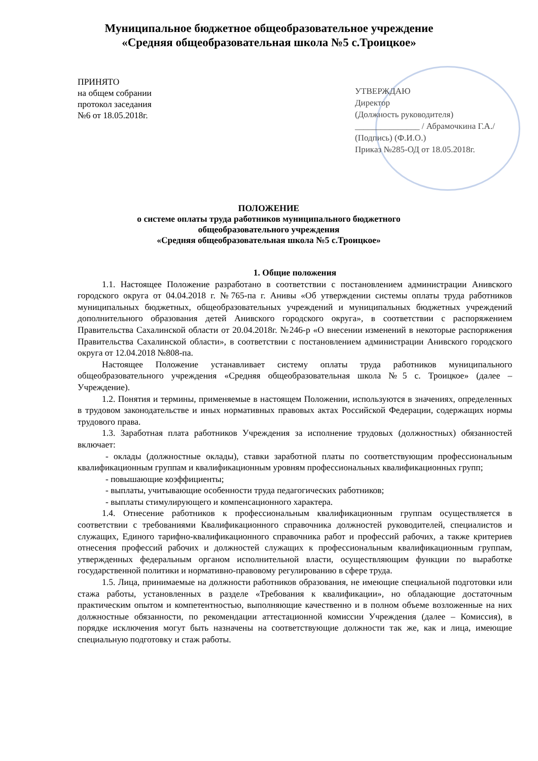Муниципальное бюджетное общеобразовательное учреждение
«Средняя общеобразовательная школа №5 с.Троицкое»
ПРИНЯТО
на общем собрании
протокол заседания
№6 от 18.05.2018г.
УТВЕРЖДАЮ
Директор
(Должность руководителя)
_______________ / Абрамочкина Г.А./
(Подпись) (Ф.И.О.)
Приказ №285-ОД от 18.05.2018г.
ПОЛОЖЕНИЕ
о системе оплаты труда работников муниципального бюджетного
общеобразовательного учреждения
«Средняя общеобразовательная школа №5 с.Троицкое»
1. Общие положения
1.1. Настоящее Положение разработано в соответствии с постановлением администрации Анивского городского округа от 04.04.2018 г. №765-па г. Анивы «Об утверждении системы оплаты труда работников муниципальных бюджетных, общеобразовательных учреждений и муниципальных бюджетных учреждений дополнительного образования детей Анивского городского округа», в соответствии с распоряжением Правительства Сахалинской области от 20.04.2018г. №246-р «О внесении изменений в некоторые распоряжения Правительства Сахалинской области», в соответствии с постановлением администрации Анивского городского округа от 12.04.2018 №808-па.
Настоящее Положение устанавливает систему оплаты труда работников муниципального общеобразовательного учреждения «Средняя общеобразовательная школа №5 с. Троицкое» (далее – Учреждение).
1.2. Понятия и термины, применяемые в настоящем Положении, используются в значениях, определенных в трудовом законодательстве и иных нормативных правовых актах Российской Федерации, содержащих нормы трудового права.
1.3. Заработная плата работников Учреждения за исполнение трудовых (должностных) обязанностей включает:
- оклады (должностные оклады), ставки заработной платы по соответствующим профессиональным квалификационным группам и квалификационным уровням профессиональных квалификационных групп;
- повышающие коэффициенты;
- выплаты, учитывающие особенности труда педагогических работников;
- выплаты стимулирующего и компенсационного характера.
1.4. Отнесение работников к профессиональным квалификационным группам осуществляется в соответствии с требованиями Квалификационного справочника должностей руководителей, специалистов и служащих, Единого тарифно-квалификационного справочника работ и профессий рабочих, а также критериев отнесения профессий рабочих и должностей служащих к профессиональным квалификационным группам, утвержденных федеральным органом исполнительной власти, осуществляющим функции по выработке государственной политики и нормативно-правовому регулированию в сфере труда.
1.5. Лица, принимаемые на должности работников образования, не имеющие специальной подготовки или стажа работы, установленных в разделе «Требования к квалификации», но обладающие достаточным практическим опытом и компетентностью, выполняющие качественно и в полном объеме возложенные на них должностные обязанности, по рекомендации аттестационной комиссии Учреждения (далее – Комиссия), в порядке исключения могут быть назначены на соответствующие должности так же, как и лица, имеющие специальную подготовку и стаж работы.